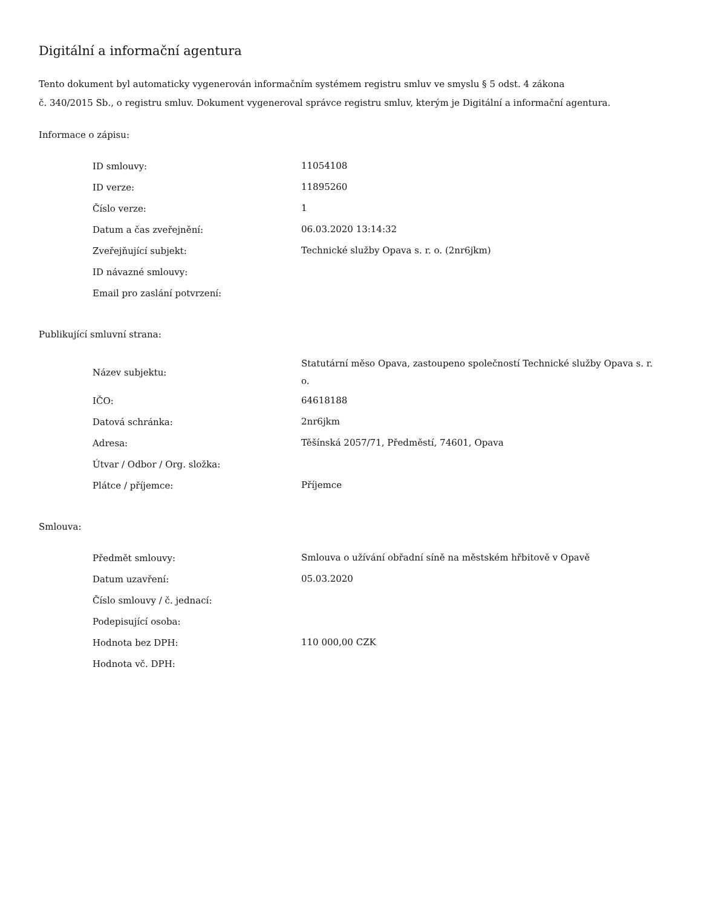Digitální a informační agentura
Tento dokument byl automaticky vygenerován informačním systémem registru smluv ve smyslu § 5 odst. 4 zákona
č. 340/2015 Sb., o registru smluv. Dokument vygeneroval správce registru smluv, kterým je Digitální a informační agentura.
Informace o zápisu:
| ID smlouvy: | 11054108 |
| ID verze: | 11895260 |
| Číslo verze: | 1 |
| Datum a čas zveřejnění: | 06.03.2020 13:14:32 |
| Zveřejňující subjekt: | Technické služby Opava s. r. o. (2nr6jkm) |
| ID návazné smlouvy: | |
| Email pro zaslání potvrzení: | |
Publikující smluvní strana:
| Název subjektu: | Statutární měso Opava, zastoupeno společností Technické služby Opava s. r. o. |
| IČO: | 64618188 |
| Datová schránka: | 2nr6jkm |
| Adresa: | Těšínská 2057/71, Předměstí, 74601, Opava |
| Útvar / Odbor / Org. složka: | |
| Plátce / příjemce: | Příjemce |
Smlouva:
| Předmět smlouvy: | Smlouva o užívání obřadní síně na městském hřbitově v Opavě |
| Datum uzavření: | 05.03.2020 |
| Číslo smlouvy / č. jednací: | |
| Podepisující osoba: | |
| Hodnota bez DPH: | 110 000,00 CZK |
| Hodnota vč. DPH: | |